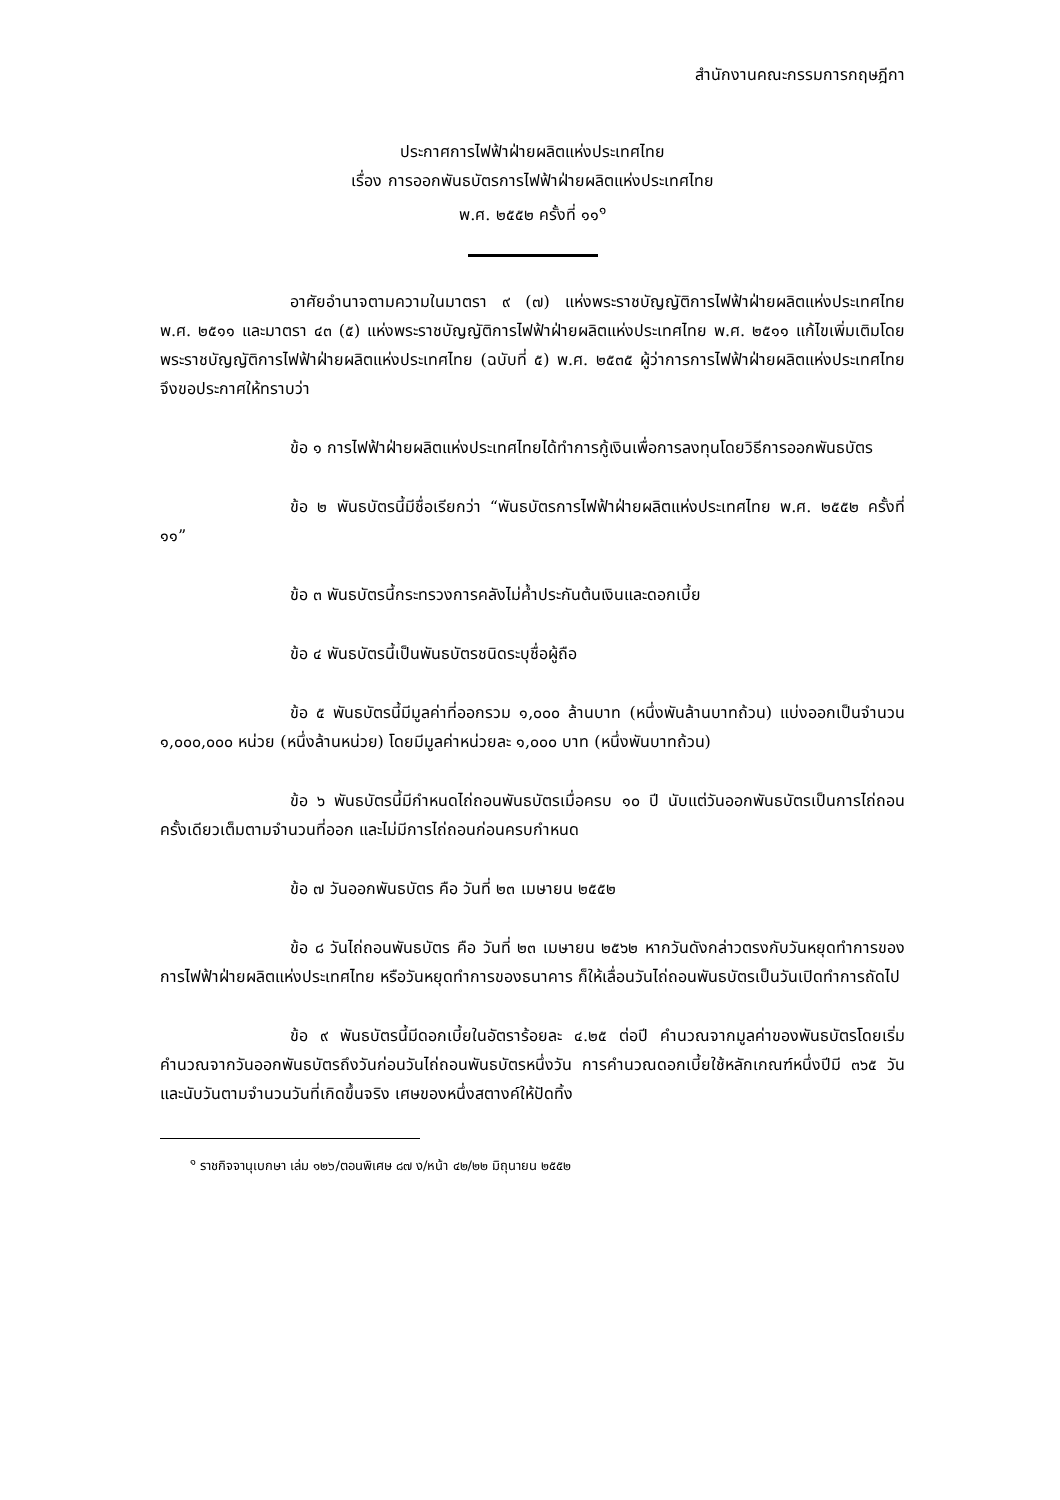สำนักงานคณะกรรมการกฤษฎีกา
ประกาศการไฟฟ้าฝ่ายผลิตแห่งประเทศไทย
เรื่อง การออกพันธบัตรการไฟฟ้าฝ่ายผลิตแห่งประเทศไทย
พ.ศ. ๒๕๕๒ ครั้งที่ ๑๑<sup>๑</sup>
อาศัยอำนาจตามความในมาตรา ๙ (๗) แห่งพระราชบัญญัติการไฟฟ้าฝ่ายผลิตแห่งประเทศไทย พ.ศ. ๒๕๑๑ และมาตรา ๔๓ (๕) แห่งพระราชบัญญัติการไฟฟ้าฝ่ายผลิตแห่งประเทศไทย พ.ศ. ๒๕๑๑ แก้ไขเพิ่มเติมโดยพระราชบัญญัติการไฟฟ้าฝ่ายผลิตแห่งประเทศไทย (ฉบับที่ ๕) พ.ศ. ๒๕๓๕ ผู้ว่าการการไฟฟ้าฝ่ายผลิตแห่งประเทศไทย จึงขอประกาศให้ทราบว่า
ข้อ ๑ การไฟฟ้าฝ่ายผลิตแห่งประเทศไทยได้ทำการกู้เงินเพื่อการลงทุนโดยวิธีการออกพันธบัตร
ข้อ ๒ พันธบัตรนี้มีชื่อเรียกว่า “พันธบัตรการไฟฟ้าฝ่ายผลิตแห่งประเทศไทย พ.ศ. ๒๕๕๒ ครั้งที่ ๑๑”
ข้อ ๓ พันธบัตรนี้กระทรวงการคลังไม่ค้ำประกันต้นเงินและดอกเบี้ย
ข้อ ๔ พันธบัตรนี้เป็นพันธบัตรชนิดระบุชื่อผู้ถือ
ข้อ ๕ พันธบัตรนี้มีมูลค่าที่ออกรวม ๑,๐๐๐ ล้านบาท (หนึ่งพันล้านบาทถ้วน) แบ่งออกเป็นจำนวน ๑,๐๐๐,๐๐๐ หน่วย (หนึ่งล้านหน่วย) โดยมีมูลค่าหน่วยละ ๑,๐๐๐ บาท (หนึ่งพันบาทถ้วน)
ข้อ ๖ พันธบัตรนี้มีกำหนดไถ่ถอนพันธบัตรเมื่อครบ ๑๐ ปี นับแต่วันออกพันธบัตรเป็นการไถ่ถอนครั้งเดียวเต็มตามจำนวนที่ออก และไม่มีการไถ่ถอนก่อนครบกำหนด
ข้อ ๗ วันออกพันธบัตร คือ วันที่ ๒๓ เมษายน ๒๕๕๒
ข้อ ๘ วันไถ่ถอนพันธบัตร คือ วันที่ ๒๓ เมษายน ๒๕๖๒ หากวันดังกล่าวตรงกับวันหยุดทำการของการไฟฟ้าฝ่ายผลิตแห่งประเทศไทย หรือวันหยุดทำการของธนาคาร ก็ให้เลื่อนวันไถ่ถอนพันธบัตรเป็นวันเปิดทำการถัดไป
ข้อ ๙ พันธบัตรนี้มีดอกเบี้ยในอัตราร้อยละ ๔.๒๕ ต่อปี คำนวณจากมูลค่าของพันธบัตรโดยเริ่มคำนวณจากวันออกพันธบัตรถึงวันก่อนวันไถ่ถอนพันธบัตรหนึ่งวัน การคำนวณดอกเบี้ยใช้หลักเกณฑ์หนึ่งปีมี ๓๖๕ วัน และนับวันตามจำนวนวันที่เกิดขึ้นจริง เศษของหนึ่งสตางค์ให้ปัดทิ้ง
<sup>๑</sup> ราชกิจจานุเบกษา เล่ม ๑๒๖/ตอนพิเศษ ๘๗ ง/หน้า ๔๒/๒๒ มิถุนายน ๒๕๕๒